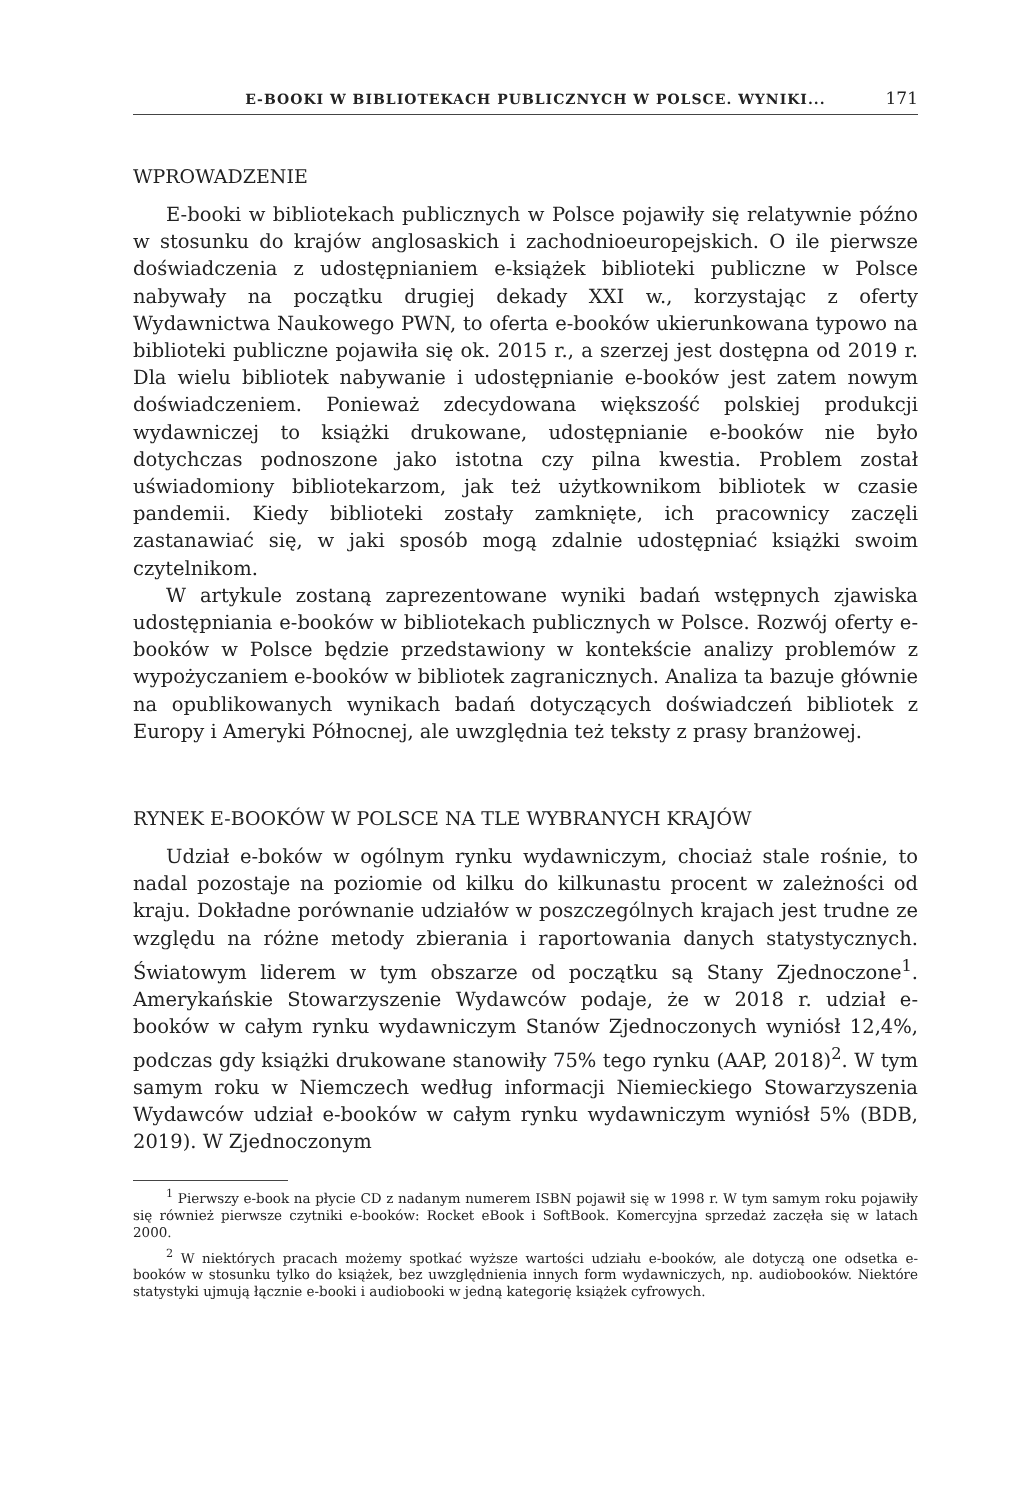E-BOOKI W BIBLIOTEKACH PUBLICZNYCH W POLSCE. WYNIKI... 171
WPROWADZENIE
E-booki w bibliotekach publicznych w Polsce pojawiły się relatywnie późno w stosunku do krajów anglosaskich i zachodnioeuropejskich. O ile pierwsze doświadczenia z udostępnianiem e-książek biblioteki publiczne w Polsce nabywały na początku drugiej dekady XXI w., korzystając z oferty Wydawnictwa Naukowego PWN, to oferta e-booków ukierunkowana typowo na biblioteki publiczne pojawiła się ok. 2015 r., a szerzej jest dostępna od 2019 r. Dla wielu bibliotek nabywanie i udostępnianie e-booków jest zatem nowym doświadczeniem. Ponieważ zdecydowana większość polskiej produkcji wydawniczej to książki drukowane, udostępnianie e-booków nie było dotychczas podnoszone jako istotna czy pilna kwestia. Problem został uświadomiony bibliotekarzom, jak też użytkownikom bibliotek w czasie pandemii. Kiedy biblioteki zostały zamknięte, ich pracownicy zaczęli zastanawiać się, w jaki sposób mogą zdalnie udostępniać książki swoim czytelnikom.
W artykule zostaną zaprezentowane wyniki badań wstępnych zjawiska udostępniania e-booków w bibliotekach publicznych w Polsce. Rozwój oferty e-booków w Polsce będzie przedstawiony w kontekście analizy problemów z wypożyczaniem e-booków w bibliotek zagranicznych. Analiza ta bazuje głównie na opublikowanych wynikach badań dotyczących doświadczeń bibliotek z Europy i Ameryki Północnej, ale uwzględnia też teksty z prasy branżowej.
RYNEK E-BOOKÓW W POLSCE NA TLE WYBRANYCH KRAJÓW
Udział e-boków w ogólnym rynku wydawniczym, chociaż stale rośnie, to nadal pozostaje na poziomie od kilku do kilkunastu procent w zależności od kraju. Dokładne porównanie udziałów w poszczególnych krajach jest trudne ze względu na różne metody zbierania i raportowania danych statystycznych. Światowym liderem w tym obszarze od początku są Stany Zjednoczone<sup>1</sup>. Amerykańskie Stowarzyszenie Wydawców podaje, że w 2018 r. udział e-booków w całym rynku wydawniczym Stanów Zjednoczonych wyniósł 12,4%, podczas gdy książki drukowane stanowiły 75% tego rynku (AAP, 2018)<sup>2</sup>. W tym samym roku w Niemczech według informacji Niemieckiego Stowarzyszenia Wydawców udział e-booków w całym rynku wydawniczym wyniósł 5% (BDB, 2019). W Zjednoczonym
<sup>1</sup> Pierwszy e-book na płycie CD z nadanym numerem ISBN pojawił się w 1998 r. W tym samym roku pojawiły się również pierwsze czytniki e-booków: Rocket eBook i SoftBook. Komercyjna sprzedaż zaczęła się w latach 2000.
<sup>2</sup> W niektórych pracach możemy spotkać wyższe wartości udziału e-booków, ale dotyczą one odsetka e-booków w stosunku tylko do książek, bez uwzględnienia innych form wydawniczych, np. audiobooków. Niektóre statystyki ujmują łącznie e-booki i audiobooki w jedną kategorię książek cyfrowych.